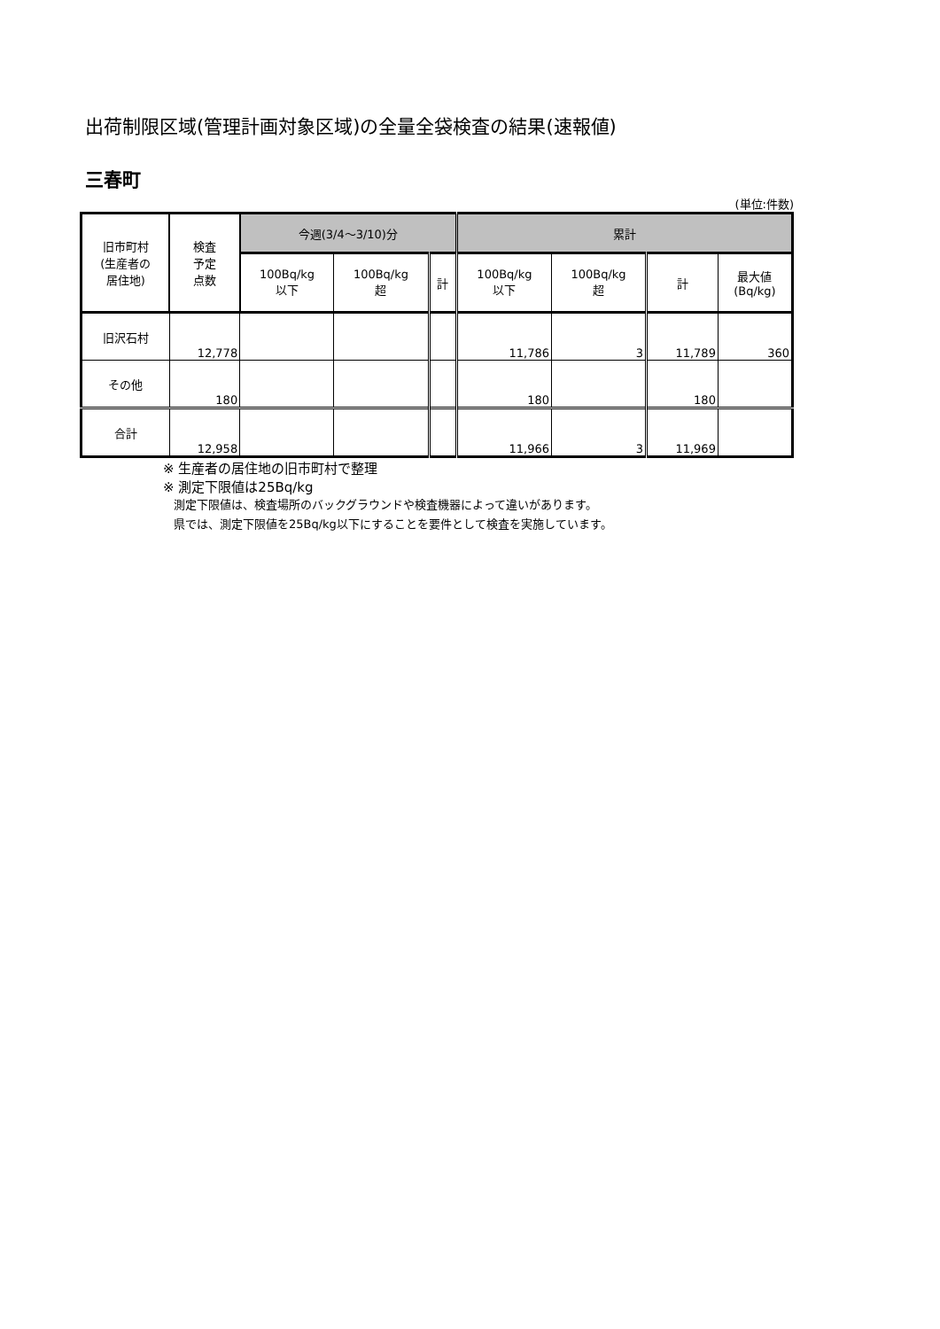出荷制限区域(管理計画対象区域)の全量全袋検査の結果(速報値)
三春町
(単位:件数)
| 旧市町村 (生産者の 居住地) | 検査 予定 点数 | 今週(3/4〜3/10)分 | | | 累計 | | | |
| --- | --- | --- | --- | --- | --- | --- | --- | --- |
| | | 100Bq/kg 以下 | 100Bq/kg 超 | 計 | 100Bq/kg 以下 | 100Bq/kg 超 | 計 | 最大値 (Bq/kg) |
| 旧沢石村 | 12,778 | | | | 11,786 | 3 | 11,789 | 360 |
| その他 | 180 | | | | 180 | | 180 | |
| 合計 | 12,958 | | | | 11,966 | 3 | 11,969 | |
※ 生産者の居住地の旧市町村で整理
※ 測定下限値は25Bq/kg
測定下限値は、検査場所のバックグラウンドや検査機器によって違いがあります。
県では、測定下限値を25Bq/kg以下にすることを要件として検査を実施しています。